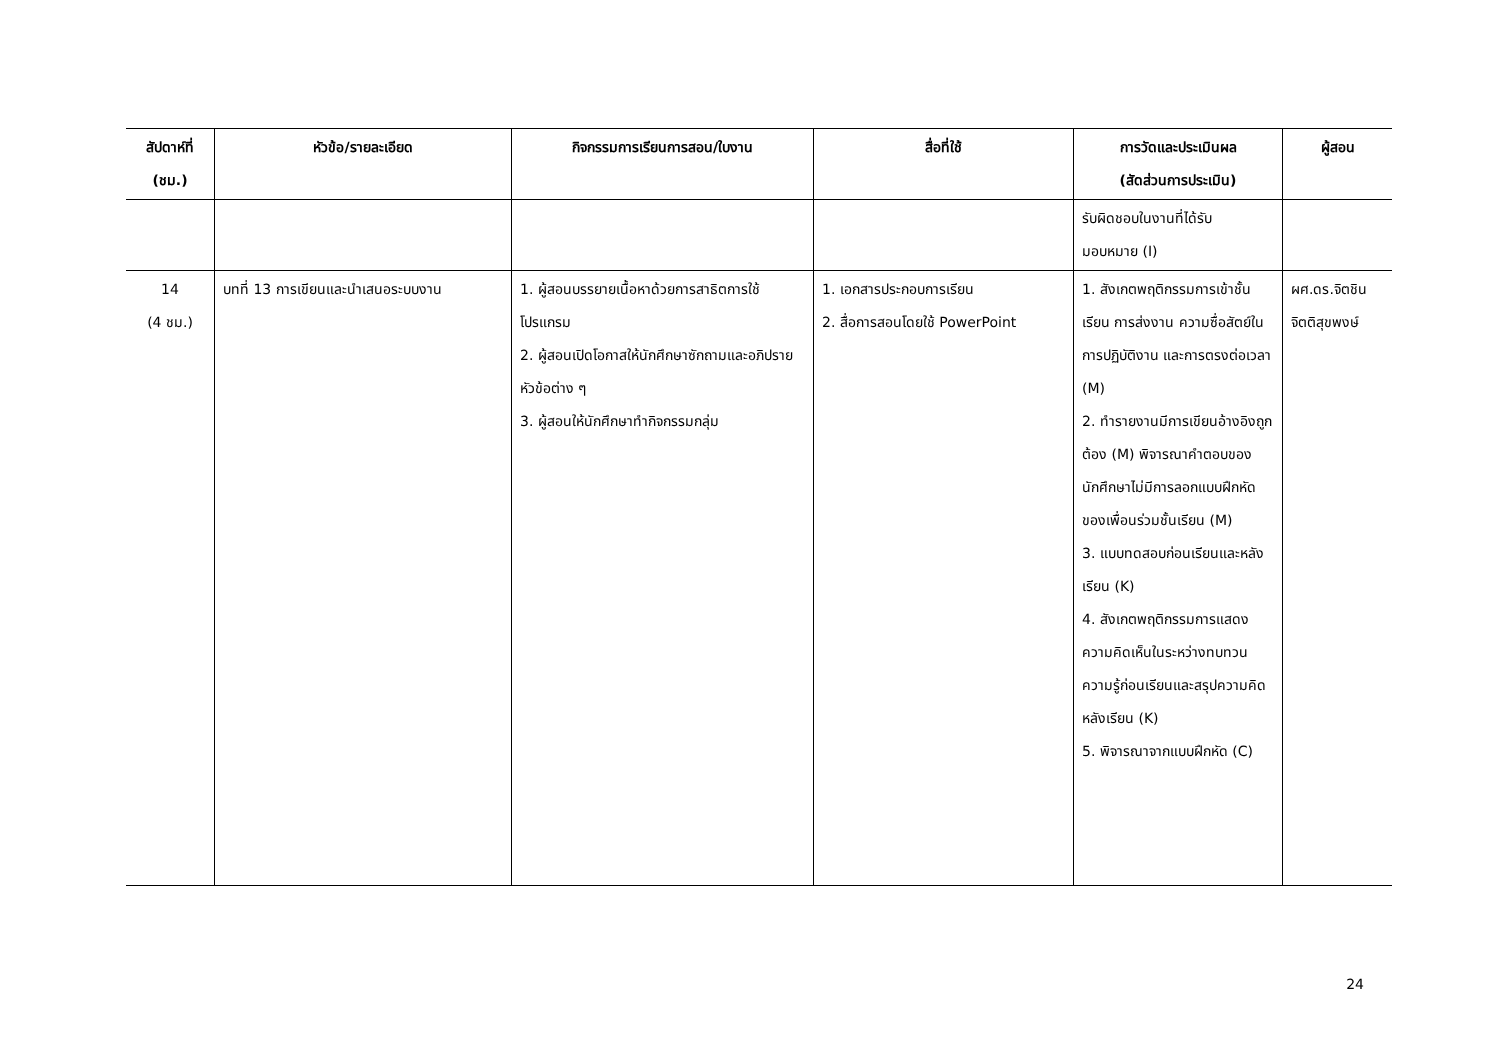| สัปดาห์ที่ (ชม.) | หัวข้อ/รายละเอียด | กิจกรรมการเรียนการสอน/ใบงาน | สื่อที่ใช้ | การวัดและประเมินผล (สัดส่วนการประเมิน) | ผู้สอน |
| --- | --- | --- | --- | --- | --- |
| | | | | รับผิดชอบในงานที่ได้รับ มอบหมาย (I) | |
| 14 (4 ชม.) | บทที่ 13 การเขียนและนำเสนอระบบงาน | 1. ผู้สอนบรรยายเนื้อหาด้วยการสาธิตการใช้โปรแกรม 2. ผู้สอนเปิดโอกาสให้นักศึกษาซักถามและอภิปรายหัวข้อต่าง ๆ 3. ผู้สอนให้นักศึกษาทำกิจกรรมกลุ่ม | 1. เอกสารประกอบการเรียน 2. สื่อการสอนโดยใช้ PowerPoint | 1. สังเกตพฤติกรรมการเข้าชั้นเรียน การส่งงาน ความซื่อสัตย์ในการปฏิบัติงาน และการตรงต่อเวลา (M) 2. ทำรายงานมีการเขียนอ้างอิงถูกต้อง (M) พิจารณาคำตอบของนักศึกษาไม่มีการลอกแบบฝึกหัดของเพื่อนร่วมชั้นเรียน (M) 3. แบบทดสอบก่อนเรียนและหลังเรียน (K) 4. สังเกตพฤติกรรมการแสดงความคิดเห็นในระหว่างทบทวนความรู้ก่อนเรียนและสรุปความคิดหลังเรียน (K) 5. พิจารณาจากแบบฝึกหัด (C) | ผศ.ดร.จิตชิน จิตติสุขพงษ์ |
24